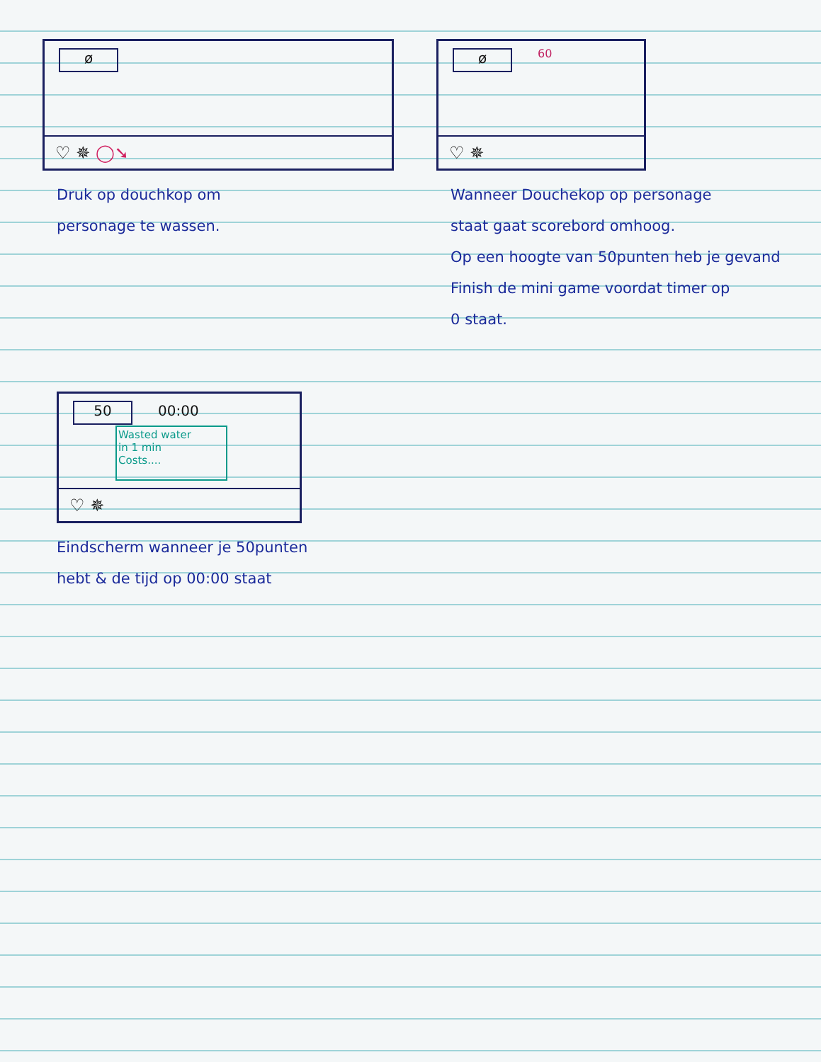ø
♡ ✵ ◯➘
Druk op douchkop om
personage te wassen.
ø 60
♡ ✵
Wanneer Douchekop op personage
staat gaat scorebord omhoog.
Op een hoogte van 50punten heb je gevand
Finish de mini game voordat timer op
0 staat.
50 00:00
Wasted water
in 1 min
Costs....
♡ ✵
Eindscherm wanneer je 50punten
hebt & de tijd op 00:00 staat